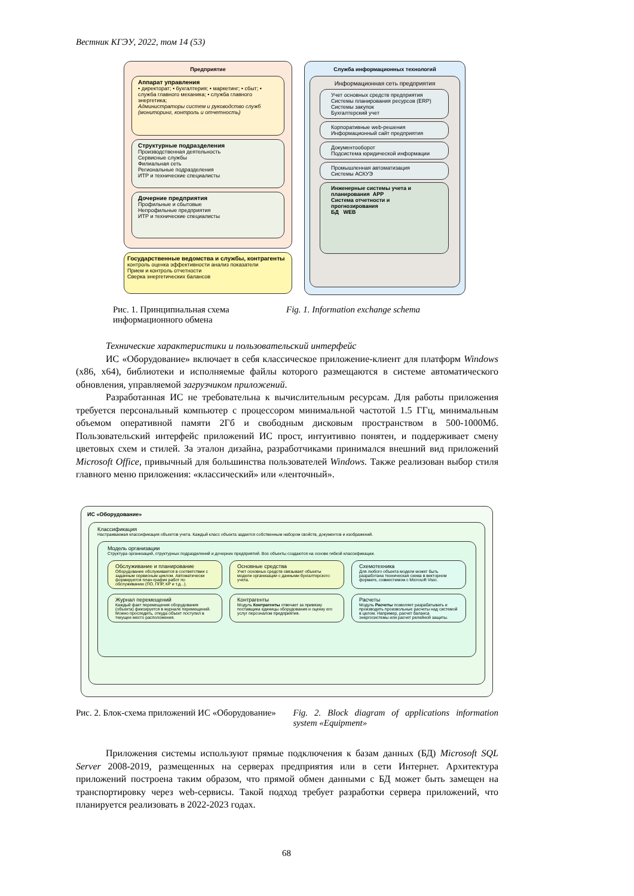Вестник КГЭУ, 2022, том 14 (53)
Предприятие
Аппарат управления
• директорат; • бухгалтерия; • маркетинг; • сбыт; • служба главного механика; • служба главного энергетика;
Администраторы систем и руководство служб (мониторинг, контроль и отчетность)
Структурные подразделения
Производственная деятельность
Сервисные службы
Филиальная сеть
Региональные подразделения
ИТР и технические специалисты
Дочерние предприятия
Профильные и сбытовые
Непрофильные предприятия
ИТР и технические специалисты
Государственные ведомства и службы, контрагенты контроль оценка эффективности анализ показатели
Прием и контроль отчетности
Сверка энергетических балансов
Служба информационных технологий
Информационная сеть предприятия
Учет основных средств предприятия
Системы планирования ресурсов (ERP)
Системы закупок
Бухгалтерский учет
Корпоративные web-решения
Информационный сайт предприятия
Документооборот
Подсистема юридической информации
Промышленная автоматизация
Системы АСКУЭ
Инженерные системы учета и планирования APP
Система отчетности и прогнозирования
БД WEB
Рис. 1. Принципиальная схема информационного обмена
Fig. 1. Information exchange schema
Технические характеристики и пользовательский интерфейс
ИС «Оборудование» включает в себя классическое приложение-клиент для платформ Windows (x86, x64), библиотеки и исполняемые файлы которого размещаются в системе автоматического обновления, управляемой загрузчиком приложений.
Разработанная ИС не требовательна к вычислительным ресурсам. Для работы приложения требуется персональный компьютер с процессором минимальной частотой 1.5 ГГц, минимальным объемом оперативной памяти 2Гб и свободным дисковым пространством в 500-1000Мб. Пользовательский интерфейс приложений ИС прост, интуитивно понятен, и поддерживает смену цветовых схем и стилей. За эталон дизайна, разработчиками принимался внешний вид приложений Microsoft Office, привычный для большинства пользователей Windows. Также реализован выбор стиля главного меню приложения: «классический» или «ленточный».
ИС «Оборудование»
Классификация
Настраиваемая классификация объектов учета. Каждый класс объекта задается собственным набором свойств, документов и изображений.
Модель организации
Структура организаций, структурных подразделений и дочерних предприятий. Все объекты создаются на основе гибкой классификации.
Обслуживание и планирование
Оборудование обслуживается в соответствии с заданным сервисным циклом. Автоматически формируется план-график работ по обслуживанию (ПО, ППР, КР и т.д...).
Основные средства
Учет основных средств связывает объекты модели организации с данными бухгалтерского учета.
Схемотехника
Для любого объекта модели может быть разработана техническая схема в векторном формате, совместимом с Microsoft Visio.
Журнал перемещений
Каждый факт перемещения оборудования (объекта) фиксируется в журнале перемещений. Можно проследить, откуда объект поступил в текущее место расположения.
Контрагенты
Модуль Контрагенты отвечает за привязку поставщика единицы оборудования и оценку его услуг персоналом предприятия.
Расчеты
Модуль Расчеты позволяет разрабатывать и производить произвольные расчеты над системой в целом. Например, расчет баланса энергосистемы или расчет релейной защиты.
Рис. 2. Блок-схема приложений ИС «Оборудование»
Fig. 2. Block diagram of applications information system «Equipment»
Приложения системы используют прямые подключения к базам данных (БД) Microsoft SQL Server 2008-2019, размещенных на серверах предприятия или в сети Интернет. Архитектура приложений построена таким образом, что прямой обмен данными с БД может быть замещен на транспортировку через web-сервисы. Такой подход требует разработки сервера приложений, что планируется реализовать в 2022-2023 годах.
68